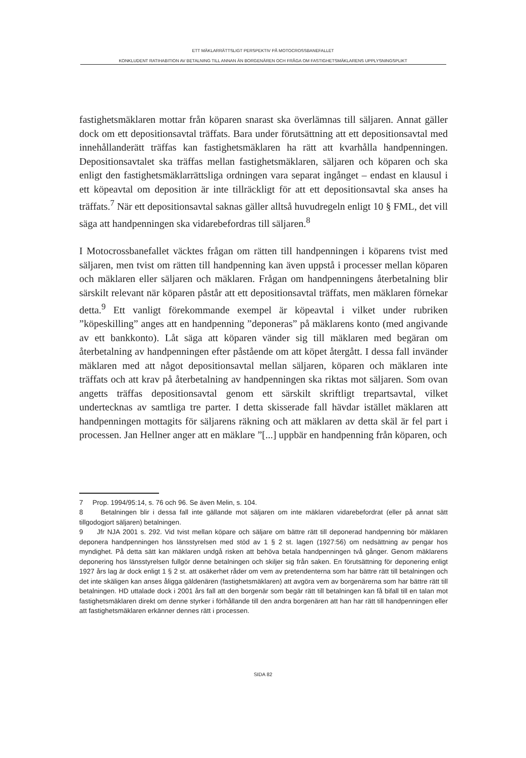ETT MÄKLARRÄTTSLIGT PERSPEKTIV PÅ MOTOCROSSBANEFALLET
KONKLUDENT RATIHABITION AV BETALNING TILL ANNAN ÄN BORGENÄREN OCH FRÅGA OM FASTIGHETSMÄKLARENS UPPLYSNINGSPLIKT
fastighetsmäklaren mottar från köparen snarast ska överlämnas till säljaren. Annat gäller dock om ett depositionsavtal träffats. Bara under förutsättning att ett depositionsavtal med innehållanderätt träffas kan fastighetsmäklaren ha rätt att kvarhålla handpenningen. Depositionsavtalet ska träffas mellan fastighetsmäklaren, säljaren och köparen och ska enligt den fastighetsmäklar­rättsliga ordningen vara separat ingånget – endast en klausul i ett köpeavtal om deposition är inte tillräckligt för att ett depositionsavtal ska anses ha träffats.<sup>7</sup> När ett depositionsavtal saknas gäller alltså huvudregeln enligt 10 § FML, det vill säga att handpenningen ska vidarebefordras till säljaren.<sup>8</sup>
I Motocrossbanefallet väcktes frågan om rätten till handpenningen i köparens tvist med säljaren, men tvist om rätten till handpenning kan även uppstå i processer mellan köparen och mäklaren eller säljaren och mäklaren. Frågan om handpenningens återbetalning blir särskilt relevant när köparen påstår att ett depositionsavtal träffats, men mäklaren förnekar detta.<sup>9</sup> Ett vanligt före­kommande exempel är köpeavtal i vilket under rubriken ”köpeskilling” anges att en handpenning ”deponeras” på mäklarens konto (med angivande av ett bankkonto). Låt säga att köparen vänder sig till mäklaren med begäran om återbetalning av handpenningen efter påstående om att köpet återgått. I dessa fall invänder mäklaren med att något depositionsavtal mellan säljaren, köparen och mäklaren inte träffats och att krav på återbetalning av handpenningen ska riktas mot säljaren. Som ovan angetts träffas depositionsavtal genom ett särskilt skriftligt trepartsavtal, vilket undertecknas av samtliga tre parter. I detta skisserade fall hävdar istället mäklaren att handpenningen mottagits för säljarens räkning och att mäklaren av detta skäl är fel part i processen. Jan Hellner anger att en mäklare ”[...] uppbär en handpenning från köparen, och
7 Prop. 1994/95:14, s. 76 och 96. Se även Melin, s. 104.
8 Betalningen blir i dessa fall inte gällande mot säljaren om inte mäklaren vidarebefordrat (eller på annat sätt tillgodogjort säljaren) betalningen.
9 Jfr NJA 2001 s. 292. Vid tvist mellan köpare och säljare om bättre rätt till deponerad handpenning bör mäklaren deponera handpenningen hos länsstyrelsen med stöd av 1 § 2 st. lagen (1927:56) om nedsättning av pengar hos myndighet. På detta sätt kan mäklaren undgå risken att behöva betala handpenningen två gånger. Genom mäklarens deponering hos länsstyrelsen fullgör denne betalningen och skiljer sig från saken. En förutsättning för deponering enligt 1927 års lag är dock enligt 1 § 2 st. att osäkerhet råder om vem av pretendenterna som har bättre rätt till betalningen och det inte skäligen kan anses åligga gäldenären (fastighetsmäklaren) att avgöra vem av borgenärerna som har bättre rätt till betalningen. HD uttalade dock i 2001 års fall att den borgenär som begär rätt till betalningen kan få bifall till en talan mot fastighetsmäklaren direkt om denne styrker i förhållande till den andra borgenären att han har rätt till handpenningen eller att fastighetsmäklaren erkänner dennes rätt i processen.
SIDA 82